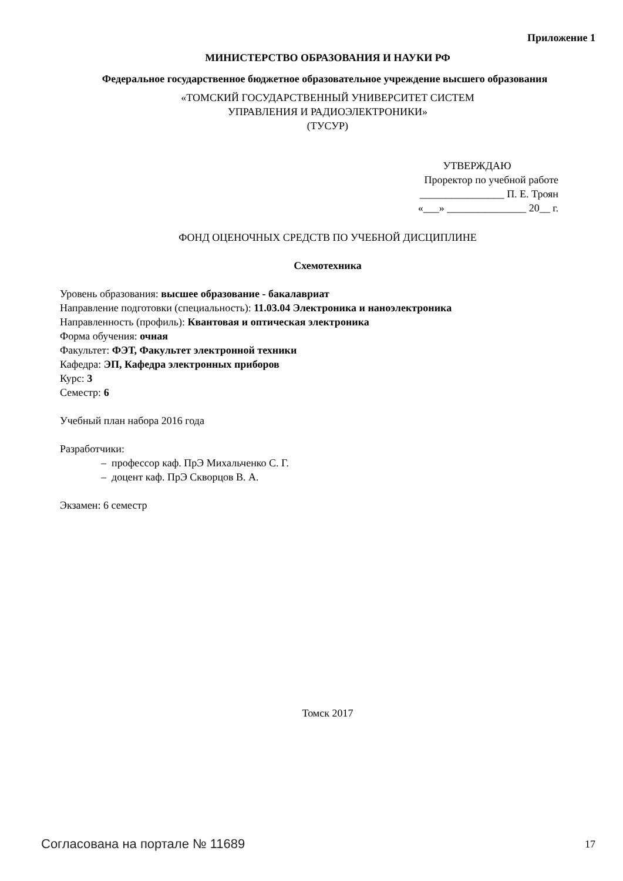Приложение 1
МИНИСТЕРСТВО ОБРАЗОВАНИЯ И НАУКИ РФ
Федеральное государственное бюджетное образовательное учреждение высшего образования
«ТОМСКИЙ ГОСУДАРСТВЕННЫЙ УНИВЕРСИТЕТ СИСТЕМ
УПРАВЛЕНИЯ И РАДИОЭЛЕКТРОНИКИ»
(ТУСУР)
УТВЕРЖДАЮ
Проректор по учебной работе
________________ П. Е. Троян
«___» _______________ 20__ г.
ФОНД ОЦЕНОЧНЫХ СРЕДСТВ ПО УЧЕБНОЙ ДИСЦИПЛИНЕ
Схемотехника
Уровень образования: высшее образование - бакалавриат
Направление подготовки (специальность): 11.03.04 Электроника и наноэлектроника
Направленность (профиль): Квантовая и оптическая электроника
Форма обучения: очная
Факультет: ФЭТ, Факультет электронной техники
Кафедра: ЭП, Кафедра электронных приборов
Курс: 3
Семестр: 6
Учебный план набора 2016 года
Разработчики:
– профессор каф. ПрЭ Михальченко С. Г.
– доцент каф. ПрЭ Скворцов В. А.
Экзамен: 6 семестр
Томск 2017
Согласована на портале № 11689 17